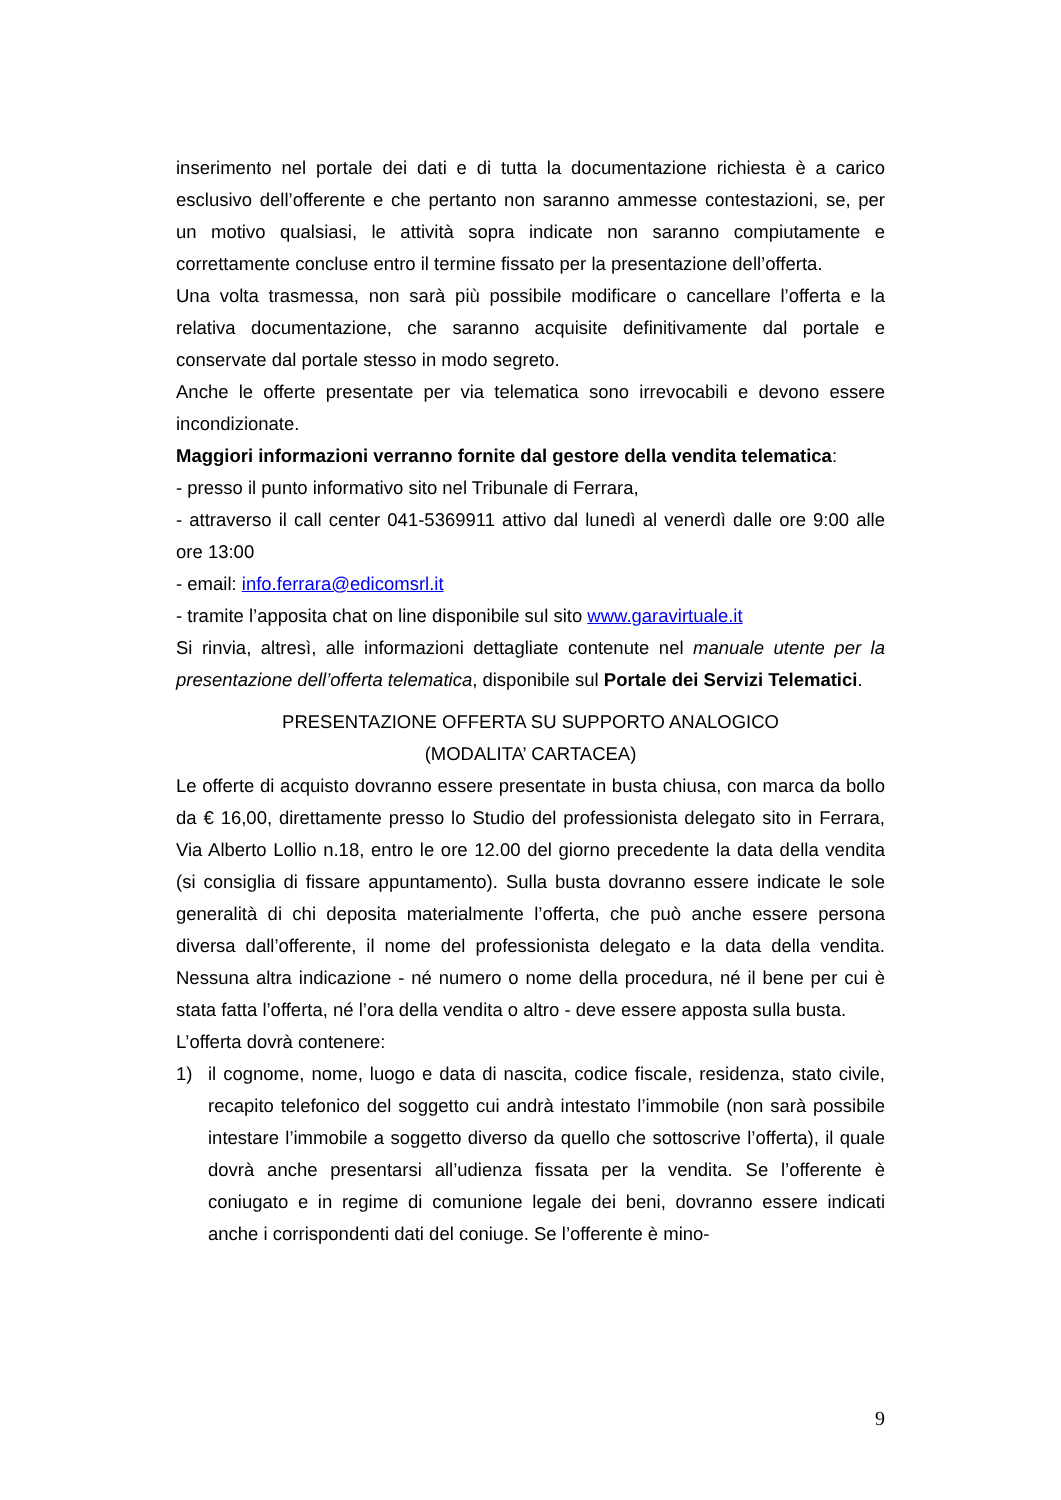inserimento nel portale dei dati e di tutta la documentazione richiesta è a carico esclusivo dell’offerente e che pertanto non saranno ammesse contestazioni, se, per un motivo qualsiasi, le attività sopra indicate non saranno compiutamente e correttamente concluse entro il termine fissato per la presentazione dell’offerta.
Una volta trasmessa, non sarà più possibile modificare o cancellare l’offerta e la relativa documentazione, che saranno acquisite definitivamente dal portale e conservate dal portale stesso in modo segreto.
Anche le offerte presentate per via telematica sono irrevocabili e devono essere incondizionate.
Maggiori informazioni verranno fornite dal gestore della vendita telematica:
- presso il punto informativo sito nel Tribunale di Ferrara,
- attraverso il call center 041-5369911 attivo dal lunedì al venerdì dalle ore 9:00 alle ore 13:00
- email: info.ferrara@edicomsrl.it
- tramite l’apposita chat on line disponibile sul sito www.garavirtuale.it
Si rinvia, altresì, alle informazioni dettagliate contenute nel manuale utente per la presentazione dell’offerta telematica, disponibile sul Portale dei Servizi Telematici.
PRESENTAZIONE OFFERTA SU SUPPORTO ANALOGICO
(MODALITA’ CARTACEA)
Le offerte di acquisto dovranno essere presentate in busta chiusa, con marca da bollo da € 16,00, direttamente presso lo Studio del professionista delegato sito in Ferrara, Via Alberto Lollio n.18, entro le ore 12.00 del giorno precedente la data della vendita (si consiglia di fissare appuntamento). Sulla busta dovranno essere indicate le sole generalità di chi deposita materialmente l’offerta, che può anche essere persona diversa dall’offerente, il nome del professionista delegato e la data della vendita. Nessuna altra indicazione - né numero o nome della procedura, né il bene per cui è stata fatta l’offerta, né l’ora della vendita o altro - deve essere apposta sulla busta.
L’offerta dovrà contenere:
1) il cognome, nome, luogo e data di nascita, codice fiscale, residenza, stato civile, recapito telefonico del soggetto cui andrà intestato l’immobile (non sarà possibile intestare l’immobile a soggetto diverso da quello che sottoscrive l’offerta), il quale dovrà anche presentarsi all’udienza fissata per la vendita. Se l’offerente è coniugato e in regime di comunione legale dei beni, dovranno essere indicati anche i corrispondenti dati del coniuge. Se l’offerente è mino-
9